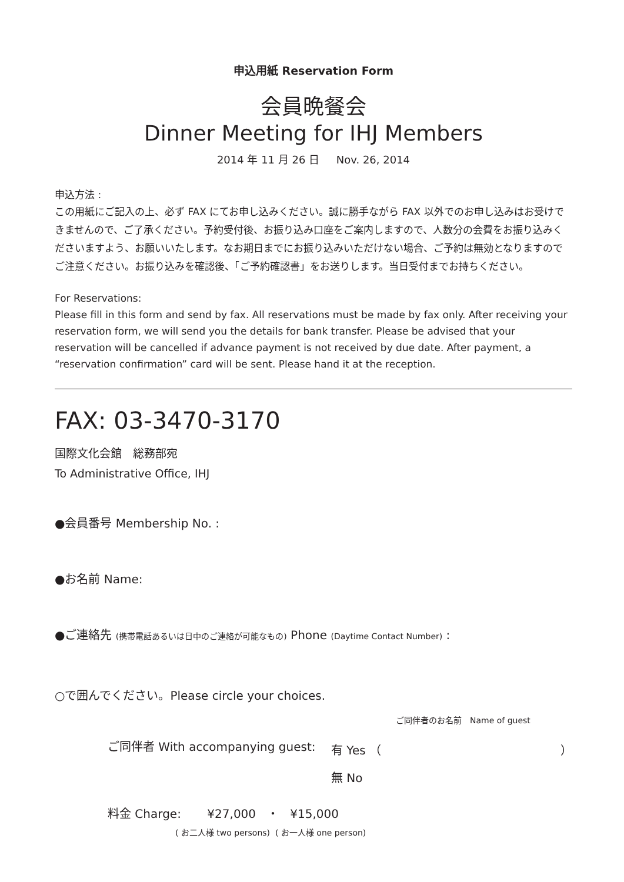申込用紙 Reservation Form
会員晩餐会
Dinner Meeting for IHJ Members
2014 年 11 月 26 日 Nov. 26, 2014
申込方法 :
この用紙にご記入の上、必ず FAX にてお申し込みください。誠に勝手ながら FAX 以外でのお申し込みはお受けできませんので、ご了承ください。予約受付後、お振り込み口座をご案内しますので、人数分の会費をお振り込みくださいますよう、お願いいたします。なお期日までにお振り込みいただけない場合、ご予約は無効となりますのでご注意ください。お振り込みを確認後、「ご予約確認書」をお送りします。当日受付までお持ちください。
For Reservations:
Please fill in this form and send by fax. All reservations must be made by fax only. After receiving your reservation form, we will send you the details for bank transfer. Please be advised that your reservation will be cancelled if advance payment is not received by due date. After payment, a “reservation confirmation” card will be sent. Please hand it at the reception.
FAX: 03-3470-3170
国際文化会館　総務部宛
To Administrative Office, IHJ
●会員番号 Membership No. :
●お名前 Name:
●ご連絡先 (携帯電話あるいは日中のご連絡が可能なもの) Phone (Daytime Contact Number) :
○で囲んでください。Please circle your choices.
ご同伴者のお名前　Name of guest
ご同伴者 With accompanying guest: 有 Yes （ ）
無 No
料金 Charge: ¥27,000 ・ ¥15,000
( お二人様 two persons) ( お一人様 one person)